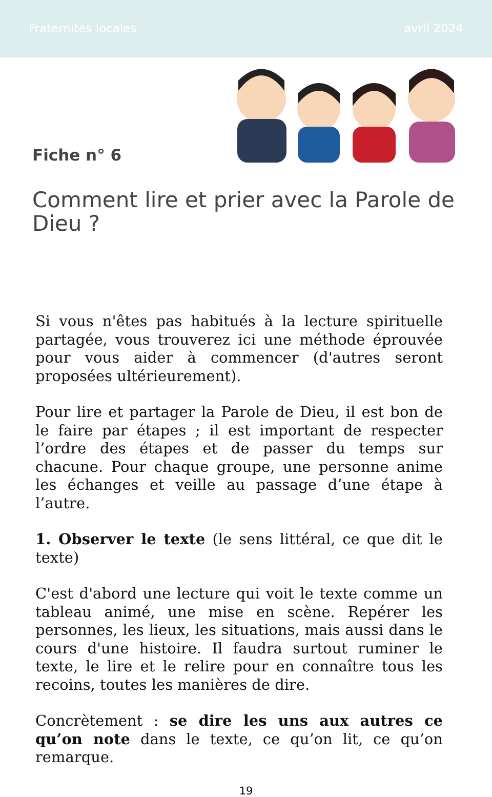Fraternités locales avril 2024
Fiche n° 6
Comment lire et prier avec la Parole de Dieu ?
Si vous n'êtes pas habitués à la lecture spirituelle partagée, vous trouverez ici une méthode éprouvée pour vous aider à commencer (d'autres seront proposées ultérieurement).
Pour lire et partager la Parole de Dieu, il est bon de le faire par étapes ; il est important de respecter l’ordre des étapes et de passer du temps sur chacune. Pour chaque groupe, une personne anime les échanges et veille au passage d’une étape à l’autre.
1. Observer le texte (le sens littéral, ce que dit le texte)
C'est d'abord une lecture qui voit le texte comme un tableau animé, une mise en scène. Repérer les personnes, les lieux, les situations, mais aussi dans le cours d'une histoire. Il faudra surtout ruminer le texte, le lire et le relire pour en connaître tous les recoins, toutes les manières de dire.
Concrètement : se dire les uns aux autres ce qu’on note dans le texte, ce qu’on lit, ce qu’on remarque.
19